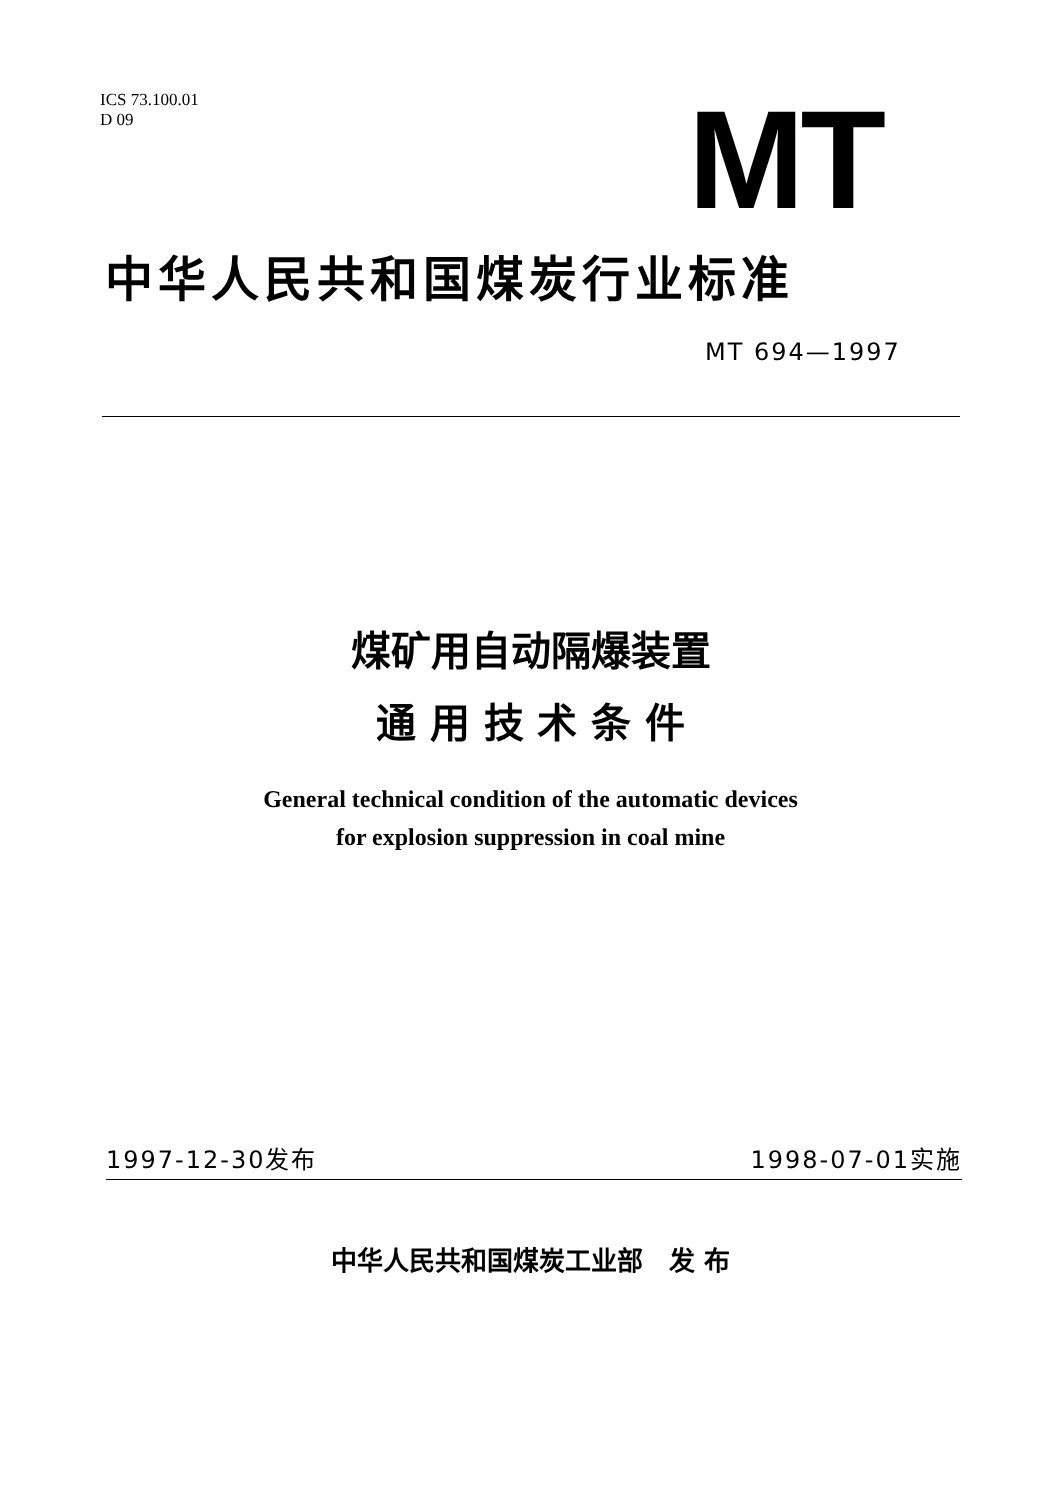ICS 73.100.01
D 09
MT
中华人民共和国煤炭行业标准
MT 694—1997
煤矿用自动隔爆装置
通 用 技 术 条 件
General technical condition of the automatic devices
for explosion suppression in coal mine
1997-12-30发布 1998-07-01实施
中华人民共和国煤炭工业部　发 布